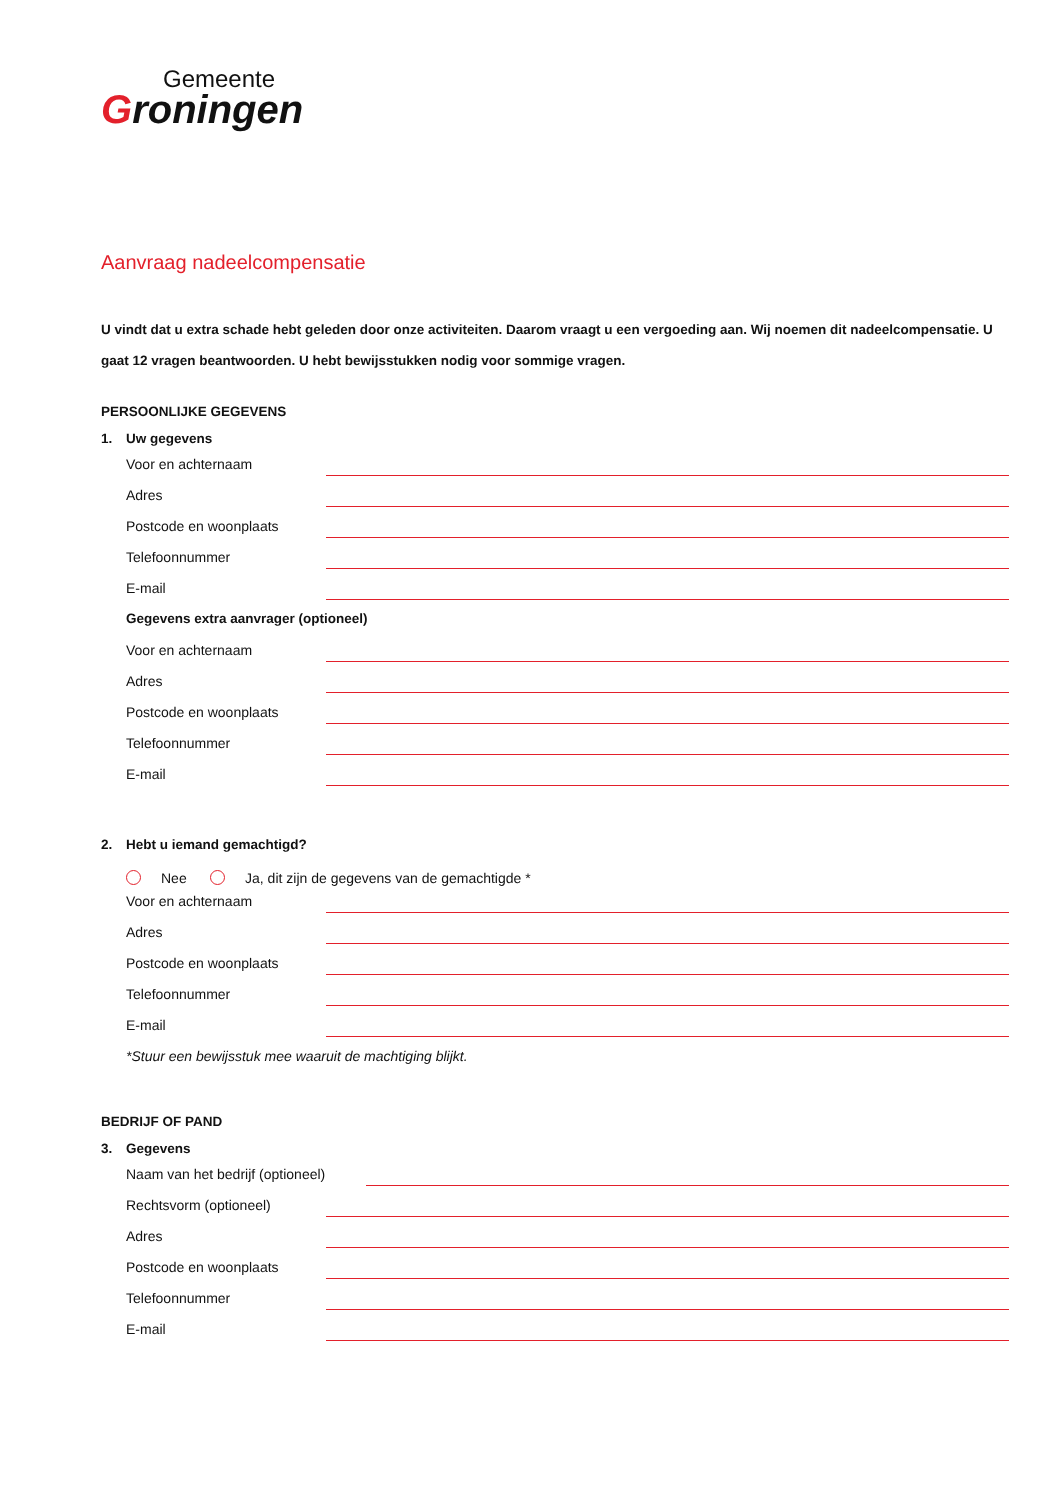Gemeente
Groningen
Aanvraag nadeelcompensatie
U vindt dat u extra schade hebt geleden door onze activiteiten. Daarom vraagt u een vergoeding aan. Wij noemen dit nadeelcompensatie. U gaat 12 vragen beantwoorden. U hebt bewijsstukken nodig voor sommige vragen.
PERSOONLIJKE GEGEVENS
1. Uw gegevens
Voor en achternaam
Adres
Postcode en woonplaats
Telefoonnummer
E-mail
Gegevens extra aanvrager (optioneel)
Voor en achternaam
Adres
Postcode en woonplaats
Telefoonnummer
E-mail
2. Hebt u iemand gemachtigd?
Nee Ja, dit zijn de gegevens van de gemachtigde *
Voor en achternaam
Adres
Postcode en woonplaats
Telefoonnummer
E-mail
*Stuur een bewijsstuk mee waaruit de machtiging blijkt.
BEDRIJF OF PAND
3. Gegevens
Naam van het bedrijf (optioneel)
Rechtsvorm (optioneel)
Adres
Postcode en woonplaats
Telefoonnummer
E-mail